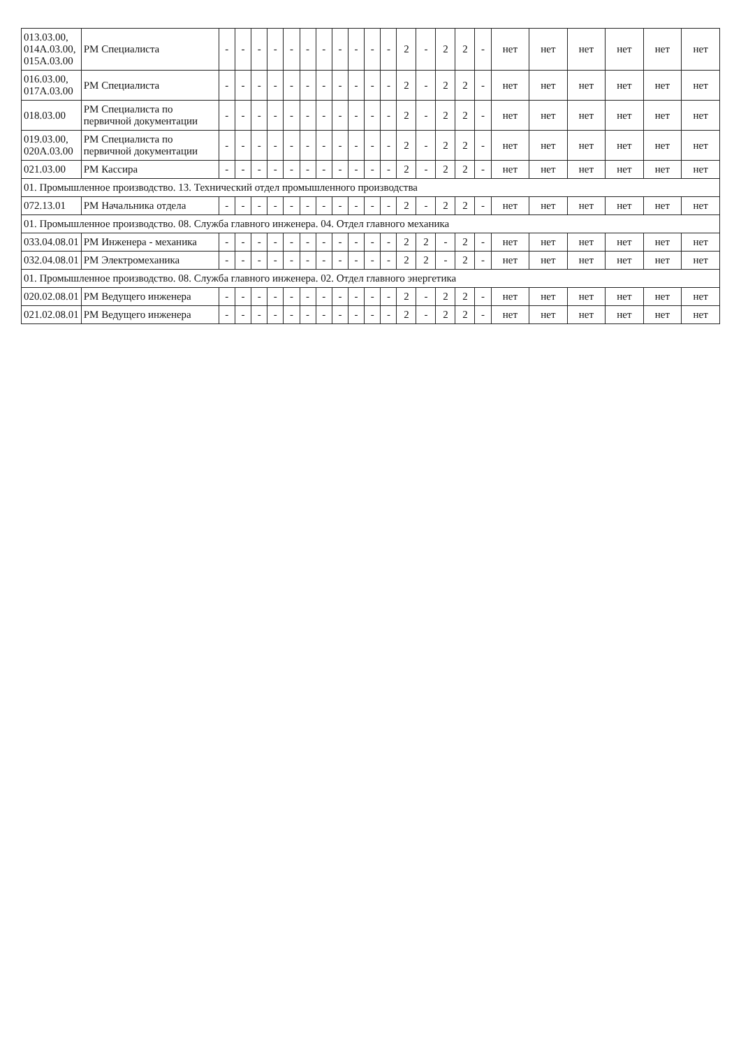| 013.03.00, 014А.03.00, 015А.03.00 | РМ Специалиста | - | - | - | - | - | - | - | - | - | - | - | 2 | - | 2 | 2 | - | нет | нет | нет | нет | нет | нет |
| 016.03.00, 017А.03.00 | РМ Специалиста | - | - | - | - | - | - | - | - | - | - | - | 2 | - | 2 | 2 | - | нет | нет | нет | нет | нет | нет |
| 018.03.00 | РМ Специалиста по первичной документации | - | - | - | - | - | - | - | - | - | - | - | 2 | - | 2 | 2 | - | нет | нет | нет | нет | нет | нет |
| 019.03.00, 020А.03.00 | РМ Специалиста по первичной документации | - | - | - | - | - | - | - | - | - | - | - | 2 | - | 2 | 2 | - | нет | нет | нет | нет | нет | нет |
| 021.03.00 | РМ Кассира | - | - | - | - | - | - | - | - | - | - | - | 2 | - | 2 | 2 | - | нет | нет | нет | нет | нет | нет |
| 01. Промышленное производство. 13. Технический отдел промышленного производства | | | | | | | | | | | | | | | | | | | | | | | |
| 072.13.01 | РМ Начальника отдела | - | - | - | - | - | - | - | - | - | - | - | 2 | - | 2 | 2 | - | нет | нет | нет | нет | нет | нет |
| 01. Промышленное производство. 08. Служба главного инженера. 04. Отдел главного механика | | | | | | | | | | | | | | | | | | | | | | | |
| 033.04.08.01 | РМ Инженера - механика | - | - | - | - | - | - | - | - | - | - | - | 2 | 2 | - | 2 | - | нет | нет | нет | нет | нет | нет |
| 032.04.08.01 | РМ Электромеханика | - | - | - | - | - | - | - | - | - | - | - | 2 | 2 | - | 2 | - | нет | нет | нет | нет | нет | нет |
| 01. Промышленное производство. 08. Служба главного инженера. 02. Отдел главного энергетика | | | | | | | | | | | | | | | | | | | | | | | |
| 020.02.08.01 | РМ Ведущего инженера | - | - | - | - | - | - | - | - | - | - | - | 2 | - | 2 | 2 | - | нет | нет | нет | нет | нет | нет |
| 021.02.08.01 | РМ Ведущего инженера | - | - | - | - | - | - | - | - | - | - | - | 2 | - | 2 | 2 | - | нет | нет | нет | нет | нет | нет |